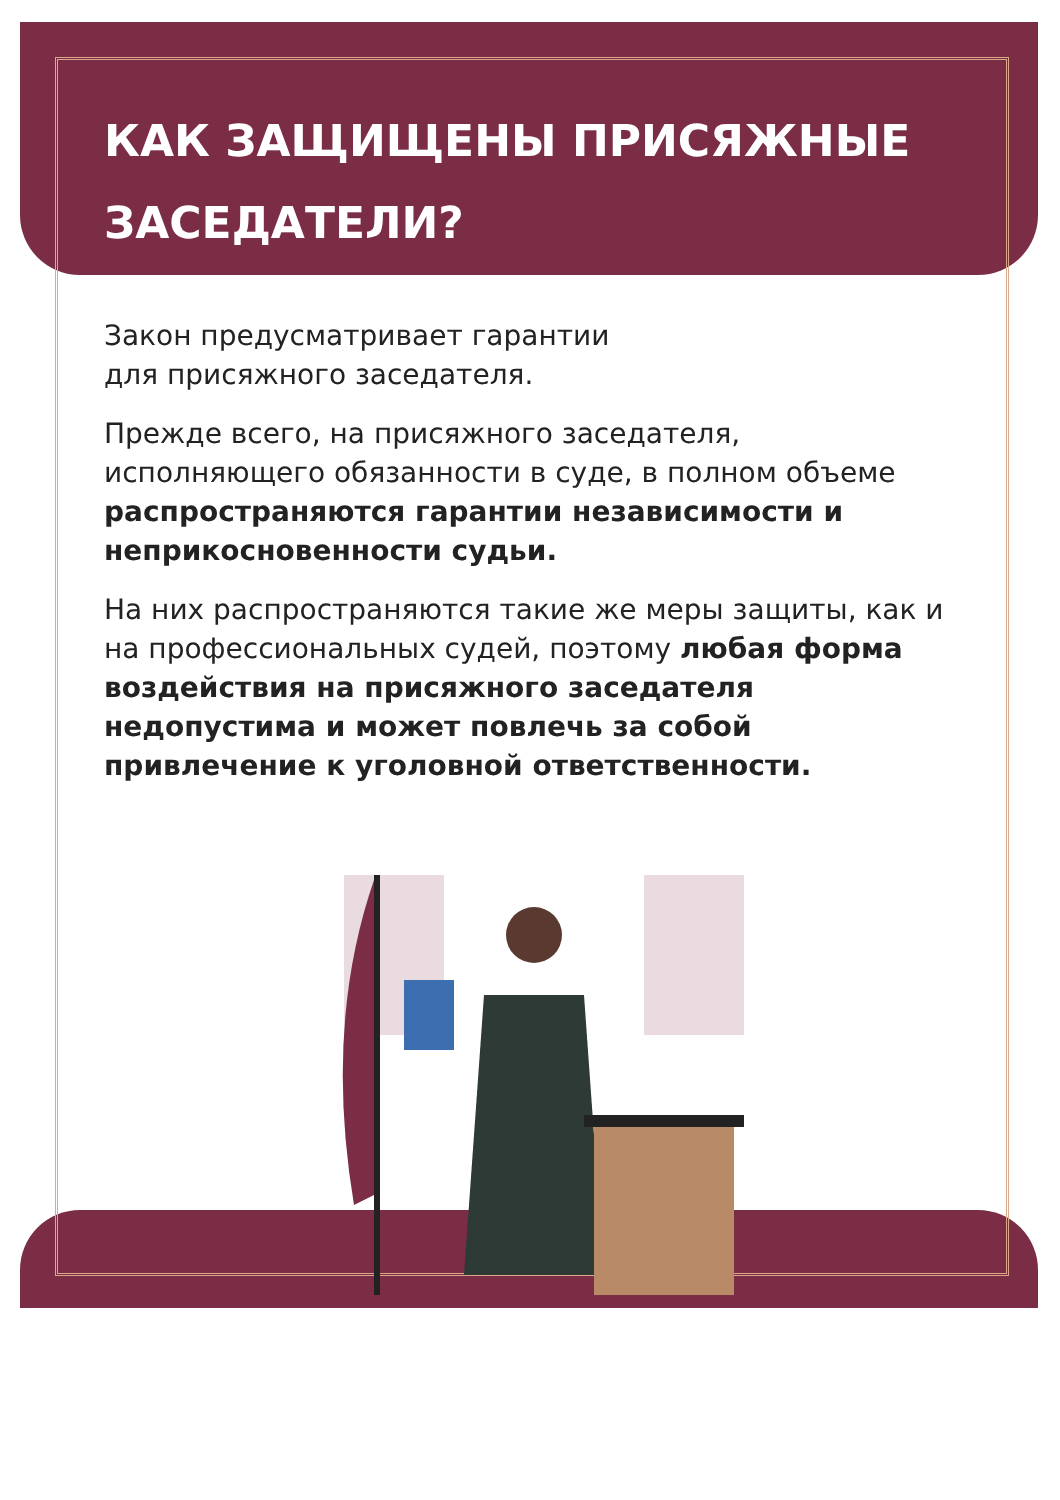КАК ЗАЩИЩЕНЫ ПРИСЯЖНЫЕ ЗАСЕДАТЕЛИ?
Закон предусматривает гарантии
для присяжного заседателя.
Прежде всего, на присяжного заседателя, исполняющего обязанности в суде, в полном объеме распространяются гарантии независимости и неприкосновенности судьи.
На них распространяются такие же меры защиты, как и на профессиональных судей, поэтому любая форма воздействия на присяжного заседателя недопустима и может повлечь за собой привлечение к уголовной ответственности.